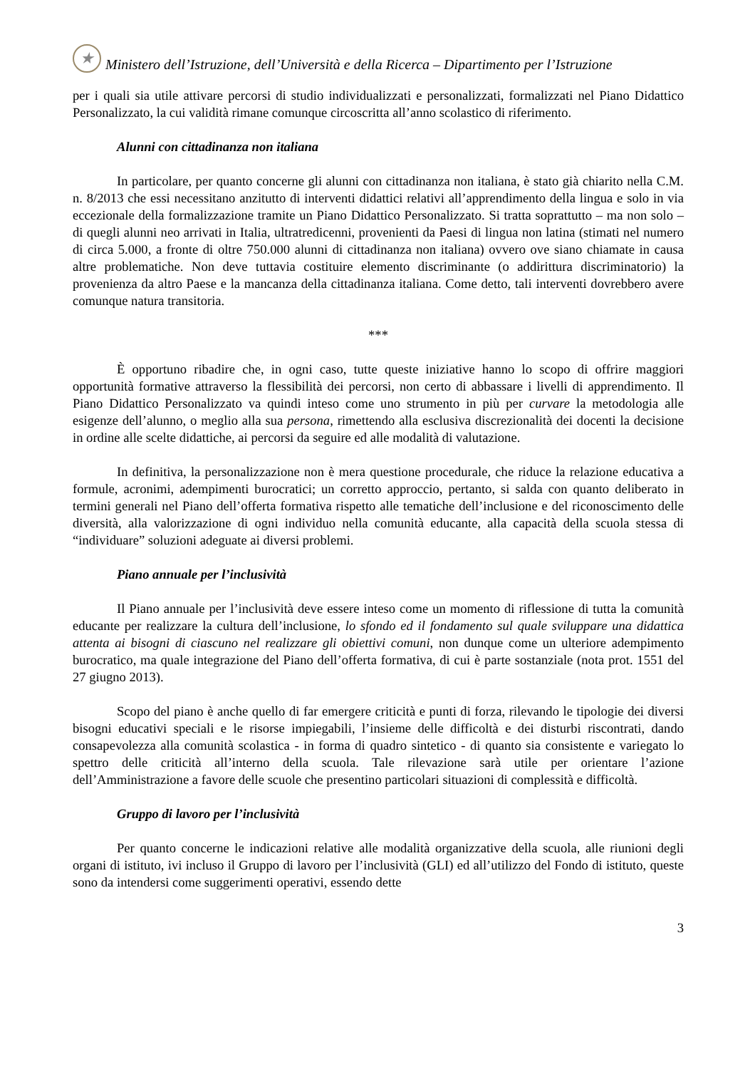★
Ministero dell’Istruzione, dell’Università e della Ricerca – Dipartimento per l’Istruzione
per i quali sia utile attivare percorsi di studio individualizzati e personalizzati, formalizzati nel Piano Didattico Personalizzato, la cui validità rimane comunque circoscritta all’anno scolastico di riferimento.
Alunni con cittadinanza non italiana
In particolare, per quanto concerne gli alunni con cittadinanza non italiana, è stato già chiarito nella C.M. n. 8/2013 che essi necessitano anzitutto di interventi didattici relativi all’apprendimento della lingua e solo in via eccezionale della formalizzazione tramite un Piano Didattico Personalizzato. Si tratta soprattutto – ma non solo – di quegli alunni neo arrivati in Italia, ultratredicenni, provenienti da Paesi di lingua non latina (stimati nel numero di circa 5.000, a fronte di oltre 750.000 alunni di cittadinanza non italiana) ovvero ove siano chiamate in causa altre problematiche. Non deve tuttavia costituire elemento discriminante (o addirittura discriminatorio) la provenienza da altro Paese e la mancanza della cittadinanza italiana. Come detto, tali interventi dovrebbero avere comunque natura transitoria.
***
È opportuno ribadire che, in ogni caso, tutte queste iniziative hanno lo scopo di offrire maggiori opportunità formative attraverso la flessibilità dei percorsi, non certo di abbassare i livelli di apprendimento. Il Piano Didattico Personalizzato va quindi inteso come uno strumento in più per curvare la metodologia alle esigenze dell’alunno, o meglio alla sua persona, rimettendo alla esclusiva discrezionalità dei docenti la decisione in ordine alle scelte didattiche, ai percorsi da seguire ed alle modalità di valutazione.
In definitiva, la personalizzazione non è mera questione procedurale, che riduce la relazione educativa a formule, acronimi, adempimenti burocratici; un corretto approccio, pertanto, si salda con quanto deliberato in termini generali nel Piano dell’offerta formativa rispetto alle tematiche dell’inclusione e del riconoscimento delle diversità, alla valorizzazione di ogni individuo nella comunità educante, alla capacità della scuola stessa di “individuare” soluzioni adeguate ai diversi problemi.
Piano annuale per l’inclusività
Il Piano annuale per l’inclusività deve essere inteso come un momento di riflessione di tutta la comunità educante per realizzare la cultura dell’inclusione, lo sfondo ed il fondamento sul quale sviluppare una didattica attenta ai bisogni di ciascuno nel realizzare gli obiettivi comuni, non dunque come un ulteriore adempimento burocratico, ma quale integrazione del Piano dell’offerta formativa, di cui è parte sostanziale (nota prot. 1551 del 27 giugno 2013).
Scopo del piano è anche quello di far emergere criticità e punti di forza, rilevando le tipologie dei diversi bisogni educativi speciali e le risorse impiegabili, l’insieme delle difficoltà e dei disturbi riscontrati, dando consapevolezza alla comunità scolastica - in forma di quadro sintetico - di quanto sia consistente e variegato lo spettro delle criticità all’interno della scuola. Tale rilevazione sarà utile per orientare l’azione dell’Amministrazione a favore delle scuole che presentino particolari situazioni di complessità e difficoltà.
Gruppo di lavoro per l’inclusività
Per quanto concerne le indicazioni relative alle modalità organizzative della scuola, alle riunioni degli organi di istituto, ivi incluso il Gruppo di lavoro per l’inclusività (GLI) ed all’utilizzo del Fondo di istituto, queste sono da intendersi come suggerimenti operativi, essendo dette
3